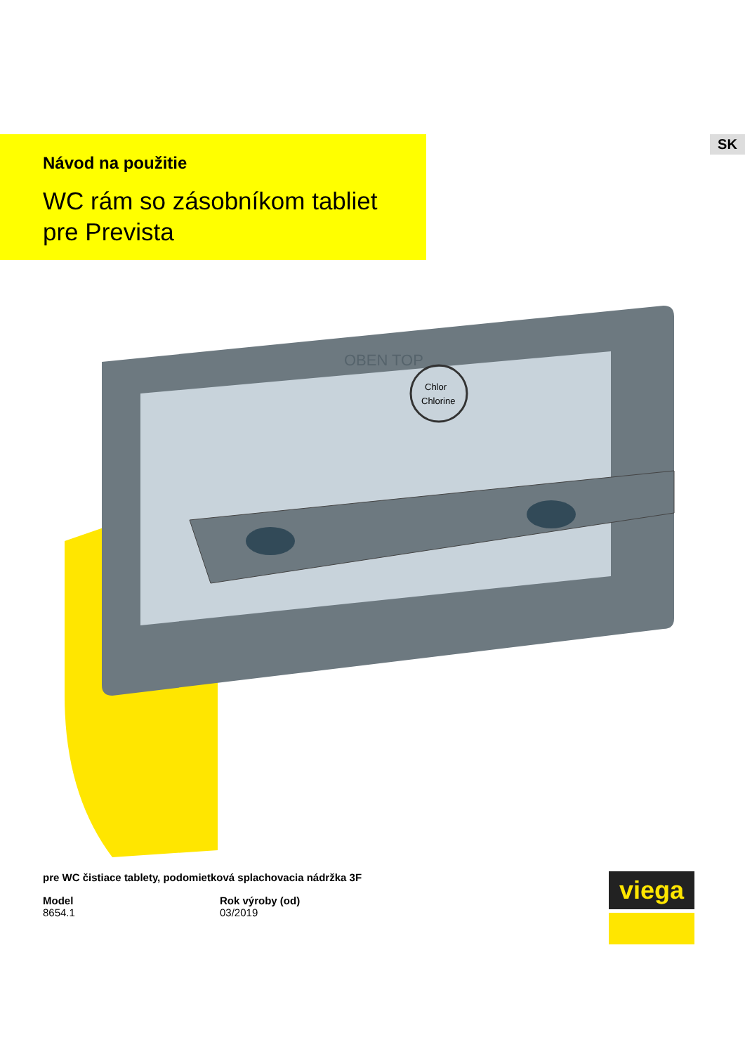Návod na použitie
WC rám so zásobníkom tabliet
pre Prevista
SK
Chlor
Chlorine
OBEN TOP
pre WC čistiace tablety, podomietková splachovacia nádržka 3F
Model
8654.1
Rok výroby (od)
03/2019
viega